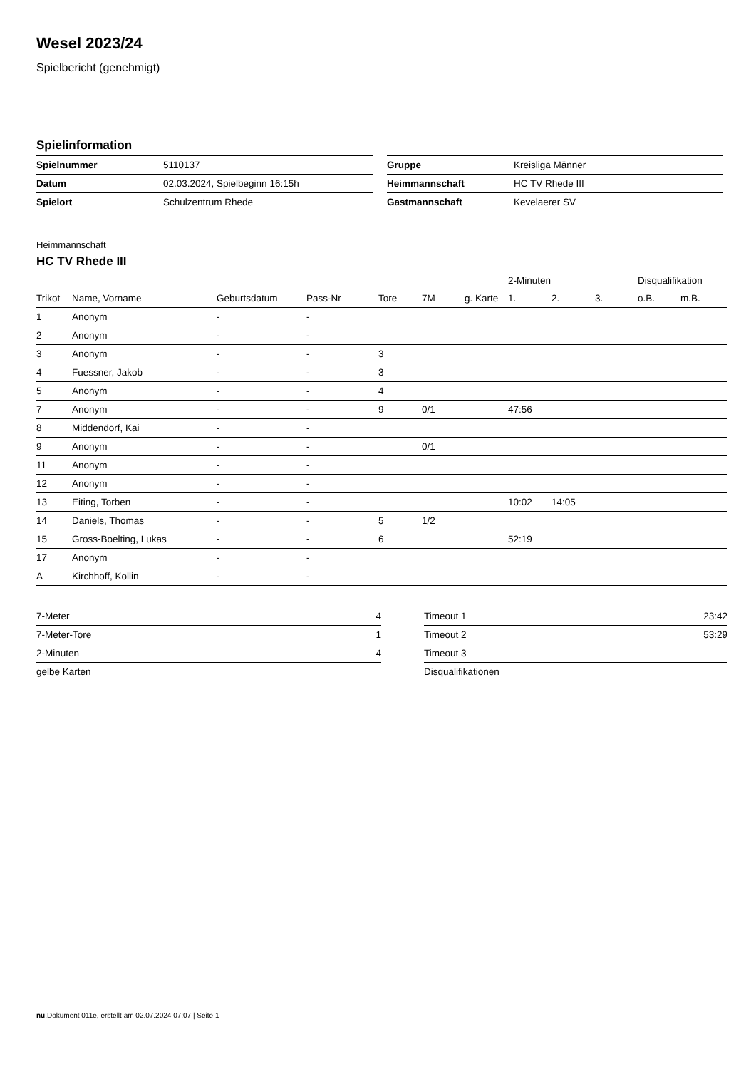Wesel 2023/24
Spielbericht (genehmigt)
Spielinformation
| Spielnummer | 5110137 |
| Datum | 02.03.2024, Spielbeginn 16:15h |
| Spielort | Schulzentrum Rhede |
| Gruppe | Kreisliga Männer |
| Heimmannschaft | HC TV Rhede III |
| Gastmannschaft | Kevelaerer SV |
Heimmannschaft
HC TV Rhede III
| | | | | | | | 2-Minuten | | | Disqualifikation | |
| --- | --- | --- | --- | --- | --- | --- | --- | --- | --- | --- | --- |
| Trikot | Name, Vorname | Geburtsdatum | Pass-Nr | Tore | 7M | g. Karte | 1. | 2. | 3. | o.B. | m.B. |
| 1 | Anonym | - | - | | | | | | | | |
| 2 | Anonym | - | - | | | | | | | | |
| 3 | Anonym | - | - | 3 | | | | | | | |
| 4 | Fuessner, Jakob | - | - | 3 | | | | | | | |
| 5 | Anonym | - | - | 4 | | | | | | | |
| 7 | Anonym | - | - | 9 | 0/1 | | 47:56 | | | | |
| 8 | Middendorf, Kai | - | - | | | | | | | | |
| 9 | Anonym | - | - | | 0/1 | | | | | | |
| 11 | Anonym | - | - | | | | | | | | |
| 12 | Anonym | - | - | | | | | | | | |
| 13 | Eiting, Torben | - | - | | | | 10:02 | 14:05 | | | |
| 14 | Daniels, Thomas | - | - | 5 | 1/2 | | | | | | |
| 15 | Gross-Boelting, Lukas | - | - | 6 | | | 52:19 | | | | |
| 17 | Anonym | - | - | | | | | | | | |
| A | Kirchhoff, Kollin | - | - | | | | | | | | |
| 7-Meter | 4 |
| 7-Meter-Tore | 1 |
| 2-Minuten | 4 |
| gelbe Karten | |
| Timeout 1 | 23:42 |
| Timeout 2 | 53:29 |
| Timeout 3 | |
| Disqualifikationen | |
nu.Dokument 011e, erstellt am 02.07.2024 07:07 | Seite 1